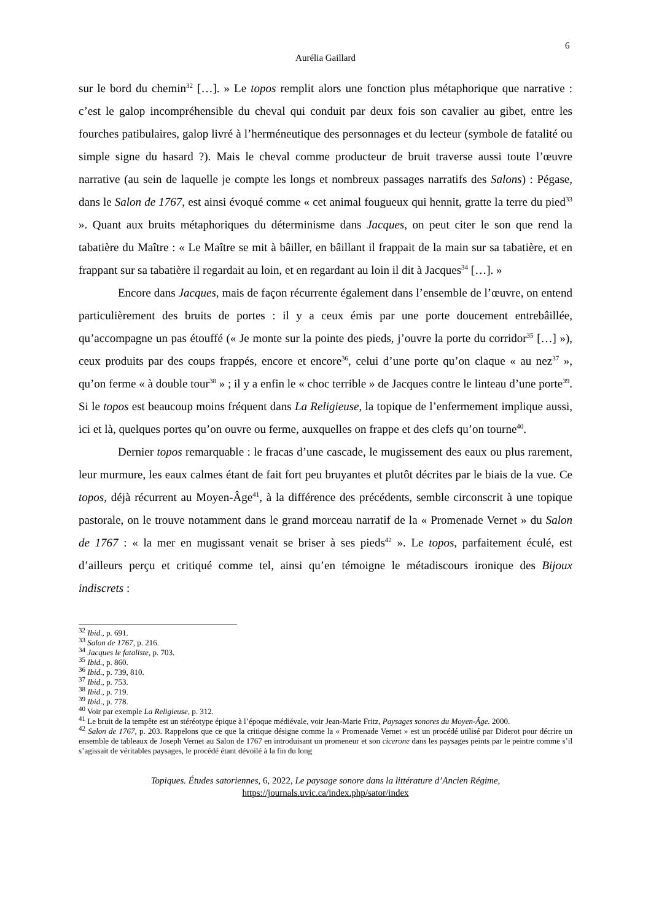6
Aurélia Gaillard
sur le bord du chemin<sup>32</sup> […]. » Le topos remplit alors une fonction plus métaphorique que narrative : c’est le galop incompréhensible du cheval qui conduit par deux fois son cavalier au gibet, entre les fourches patibulaires, galop livré à l’herméneutique des personnages et du lecteur (symbole de fatalité ou simple signe du hasard ?). Mais le cheval comme producteur de bruit traverse aussi toute l’œuvre narrative (au sein de laquelle je compte les longs et nombreux passages narratifs des Salons) : Pégase, dans le Salon de 1767, est ainsi évoqué comme « cet animal fougueux qui hennit, gratte la terre du pied<sup>33</sup> ». Quant aux bruits métaphoriques du déterminisme dans Jacques, on peut citer le son que rend la tabatière du Maître : « Le Maître se mit à bâiller, en bâillant il frappait de la main sur sa tabatière, et en frappant sur sa tabatière il regardait au loin, et en regardant au loin il dit à Jacques<sup>34</sup> […]. »
Encore dans Jacques, mais de façon récurrente également dans l’ensemble de l’œuvre, on entend particulièrement des bruits de portes : il y a ceux émis par une porte doucement entrebâillée, qu’accompagne un pas étouffé (« Je monte sur la pointe des pieds, j’ouvre la porte du corridor<sup>35</sup> […] »), ceux produits par des coups frappés, encore et encore<sup>36</sup>, celui d’une porte qu’on claque « au nez<sup>37</sup> », qu’on ferme « à double tour<sup>38</sup> » ; il y a enfin le « choc terrible » de Jacques contre le linteau d’une porte<sup>39</sup>. Si le topos est beaucoup moins fréquent dans La Religieuse, la topique de l’enfermement implique aussi, ici et là, quelques portes qu’on ouvre ou ferme, auxquelles on frappe et des clefs qu’on tourne<sup>40</sup>.
Dernier topos remarquable : le fracas d’une cascade, le mugissement des eaux ou plus rarement, leur murmure, les eaux calmes étant de fait fort peu bruyantes et plutôt décrites par le biais de la vue. Ce topos, déjà récurrent au Moyen-Âge<sup>41</sup>, à la différence des précédents, semble circonscrit à une topique pastorale, on le trouve notamment dans le grand morceau narratif de la « Promenade Vernet » du Salon de 1767 : « la mer en mugissant venait se briser à ses pieds<sup>42</sup> ». Le topos, parfaitement éculé, est d’ailleurs perçu et critiqué comme tel, ainsi qu’en témoigne le métadiscours ironique des Bijoux indiscrets :
<sup>32</sup> Ibid., p. 691.
<sup>33</sup> Salon de 1767, p. 216.
<sup>34</sup> Jacques le fataliste, p. 703.
<sup>35</sup> Ibid., p. 860.
<sup>36</sup> Ibid., p. 739, 810.
<sup>37</sup> Ibid., p. 753.
<sup>38</sup> Ibid., p. 719.
<sup>39</sup> Ibid., p. 778.
<sup>40</sup> Voir par exemple La Religieuse, p. 312.
<sup>41</sup> Le bruit de la tempête est un stéréotype épique à l’époque médiévale, voir Jean-Marie Fritz, Paysages sonores du Moyen-Âge. 2000.
<sup>42</sup> Salon de 1767, p. 203. Rappelons que ce que la critique désigne comme la « Promenade Vernet » est un procédé utilisé par Diderot pour décrire un ensemble de tableaux de Joseph Vernet au Salon de 1767 en introduisant un promeneur et son cicerone dans les paysages peints par le peintre comme s’il s’agissait de véritables paysages, le procédé étant dévoilé à la fin du long
Topiques. Études satoriennes, 6, 2022, Le paysage sonore dans la littérature d’Ancien Régime,
https://journals.uvic.ca/index.php/sator/index